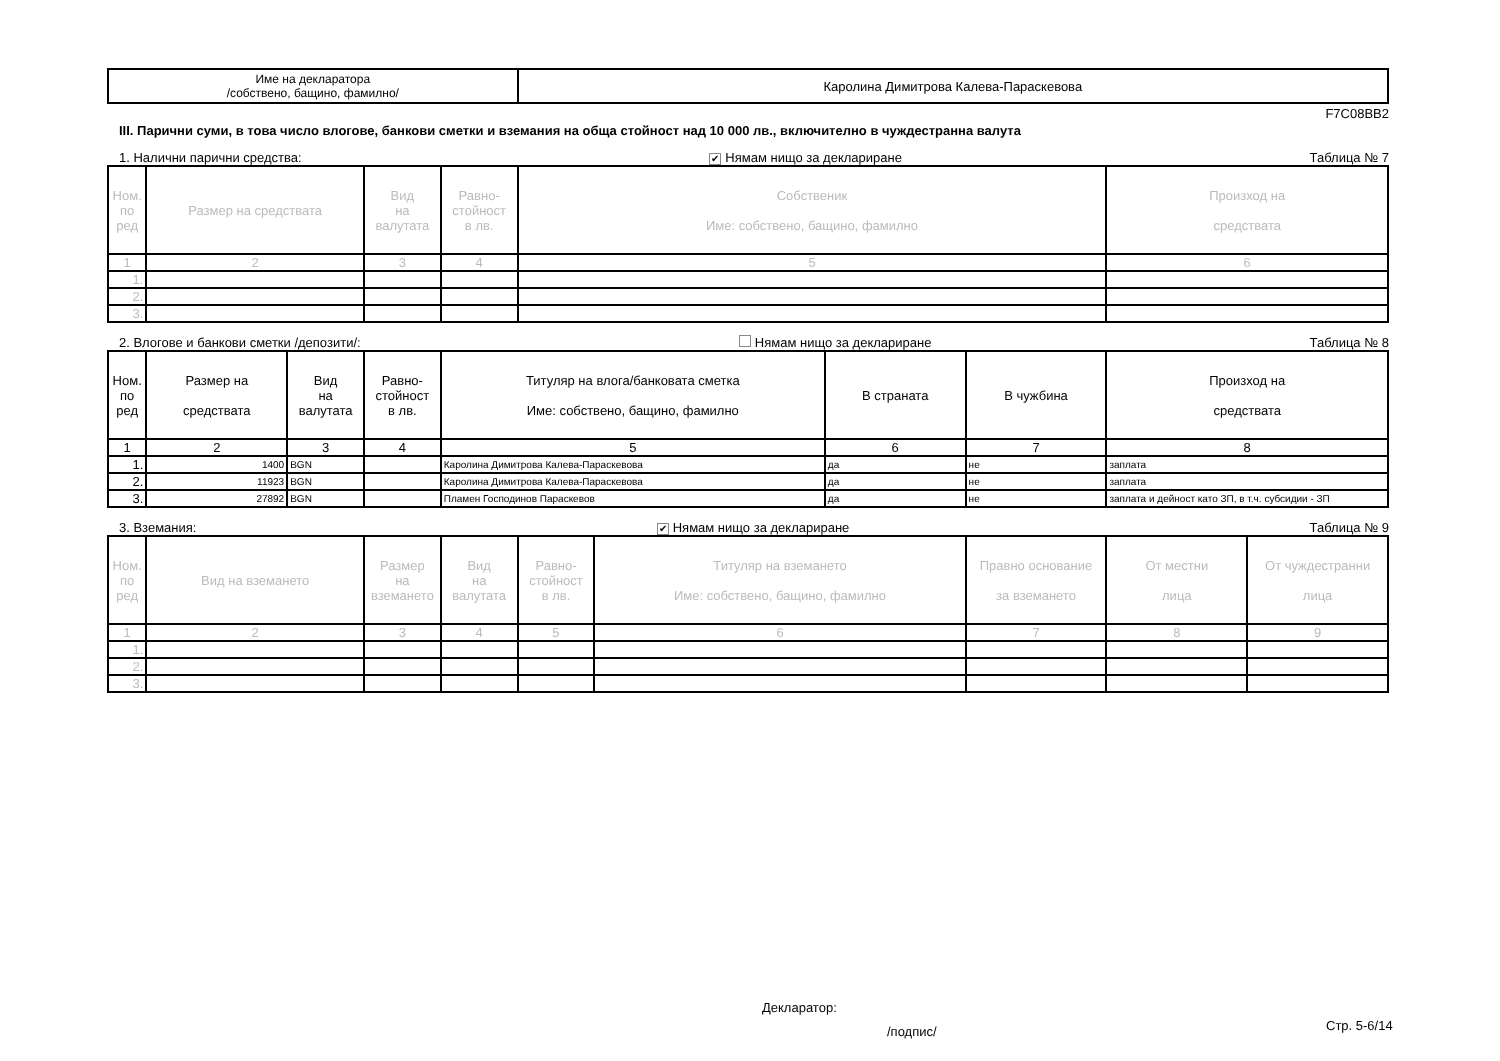| Име на декларатора /собствено, бащино, фамилно/ | Каролина Димитрова Калева-Параскевова |
F7C08BB2
III. Парични суми, в това число влогове, банкови сметки и вземания на обща стойност над 10 000 лв., включително в чуждестранна валута
1. Налични парични средства: ✔ Нямам нищо за деклариране Таблица № 7
| Ном. по ред | Размер на средствата | Вид на валутата | Равно- стойност в лв. | Собственик Име: собствено, бащино, фамилно | Произход на средствата |
| --- | --- | --- | --- | --- | --- |
| 1 | 2 | 3 | 4 | 5 | 6 |
| 1. | | | | | |
| 2. | | | | | |
| 3. | | | | | |
2. Влогове и банкови сметки /депозити/: Нямам нищо за деклариране Таблица № 8
| Ном. по ред | Размер на средствата | Вид на валутата | Равно- стойност в лв. | Титуляр на влога/банковата сметка Име: собствено, бащино, фамилно | В страната | В чужбина | Произход на средствата |
| --- | --- | --- | --- | --- | --- | --- | --- |
| 1 | 2 | 3 | 4 | 5 | 6 | 7 | 8 |
| 1. | 1400 | BGN | | Каролина Димитрова Калева-Параскевова | да | не | заплата |
| 2. | 11923 | BGN | | Каролина Димитрова Калева-Параскевова | да | не | заплата |
| 3. | 27892 | BGN | | Пламен Господинов Параскевов | да | не | заплата и дейност като ЗП, в т.ч. субсидии - ЗП |
3. Вземания: ✔ Нямам нищо за деклариране Таблица № 9
| Ном. по ред | Вид на вземането | Размер на вземането | Вид на валутата | Равно- стойност в лв. | Титуляр на вземането Име: собствено, бащино, фамилно | Правно основание за вземането | От местни лица | От чуждестранни лица |
| --- | --- | --- | --- | --- | --- | --- | --- | --- |
| 1 | 2 | 3 | 4 | 5 | 6 | 7 | 8 | 9 |
| 1. | | | | | | | | |
| 2. | | | | | | | | |
| 3. | | | | | | | | |
Декларатор:
/подпис/ Стр. 5-6/14